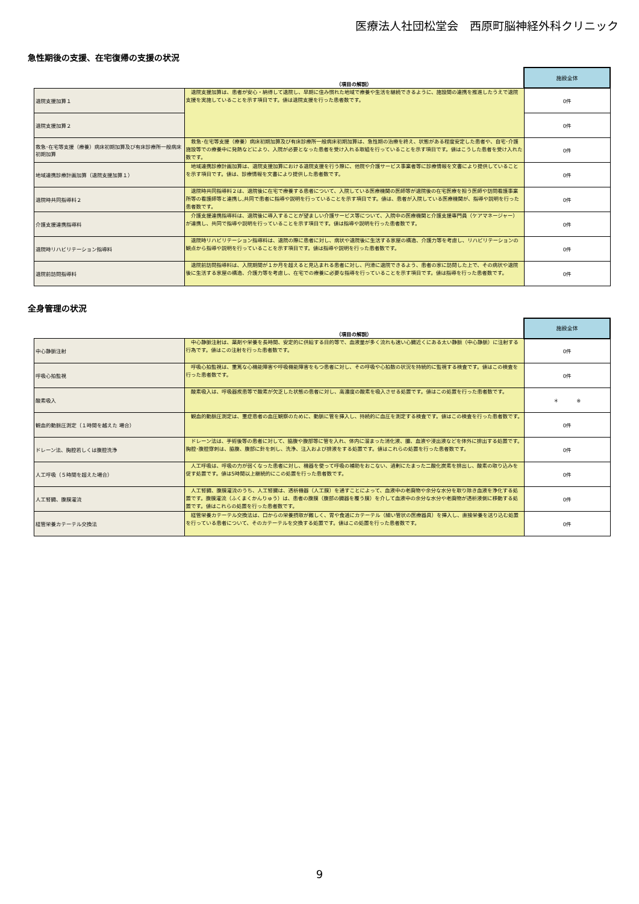医療法人社団松堂会　西原町脳神経外科クリニック
急性期後の支援、在宅復帰の支援の状況
| | （項目の解説） | 施設全体 |
| --- | --- | --- |
| 退院支援加算１ | 退院支援加算は、患者が安心・納得して退院し、早期に住み慣れた地域で療養や生活を継続できるように、施設間の連携を推進したうえで退院支援を実施していることを示す項目です。値は退院支援を行った患者数です。 | 0件 |
| 退院支援加算２ | | 0件 |
| 救急･在宅等支援（療養）病床初期加算及び有床診療所一般病床初期加算 | 救急･在宅等支援（療養）病床初期加算及び有床診療所一般病床初期加算は、急性期の治療を終え、状態がある程度安定した患者や、自宅･介護施設等での療養中に発熱などにより、入院が必要となった患者を受け入れる取組を行っていることを示す項目です。値はこうした患者を受け入れた数です。 | 0件 |
| 地域連携診療計画加算（退院支援加算１） | 地域連携診療計画加算は、退院支援加算における退院支援を行う際に、他院や介護サービス事業者等に診療情報を文書により提供していることを示す項目です。値は、診療情報を文書により提供した患者数です。 | 0件 |
| 退院時共同指導料２ | 退院時共同指導料２は、退院後に在宅で療養する患者について、入院している医療機関の医師等が退院後の在宅医療を担う医師や訪問看護事業所等の看護師等と連携し,共同で患者に指導や説明を行っていることを示す項目です。値は、患者が入院している医療機関が、指導や説明を行った患者数です。 | 0件 |
| 介護支援連携指導料 | 介護支援連携指導料は、退院後に導入することが望ましい介護サービス等について、入院中の医療機関と介護支援専門員（ケアマネージャー）が連携し、共同で指導や説明を行っていることを示す項目です。値は指導や説明を行った患者数です。 | 0件 |
| 退院時リハビリテーション指導料 | 退院時リハビリテーション指導料は、退院の際に患者に対し、病状や退院後に生活する家屋の構造、介護力等を考慮し、リハビリテーションの観点から指導や説明を行っていることを示す項目です。値は指導や説明を行った患者数です。 | 0件 |
| 退院前訪問指導料 | 退院前訪問指導料は、入院期間が１か月を超えると見込まれる患者に対し、円滑に退院できるよう、患者の家に訪問した上で、その病状や退院後に生活する家屋の構造、介護力等を考慮し、在宅での療養に必要な指導を行っていることを示す項目です。値は指導を行った患者数です。 | 0件 |
全身管理の状況
| | （項目の解説） | 施設全体 |
| --- | --- | --- |
| 中心静脈注射 | 中心静脈注射は、薬剤や栄養を長時間、安定的に供給する目的等で、血液量が多く流れも速い心臓近くにある太い静脈（中心静脈）に注射する行為です。値はこの注射を行った患者数です。 | 0件 |
| 呼吸心拍監視 | 呼吸心拍監視は、重篤な心機能障害や呼吸機能障害をもつ患者に対し、その呼吸や心拍数の状況を持続的に監視する検査です。値はこの検査を行った患者数です。 | 0件 |
| 酸素吸入 | 酸素吸入は、呼吸器疾患等で酸素が欠乏した状態の患者に対し、高濃度の酸素を吸入させる処置です。値はこの処置を行った患者数です。 | ＊ ※ |
| 観血的動脈圧測定（１時間を越えた 場合） | 観血的動脈圧測定は、重症患者の血圧観察のために、動脈に管を挿入し、持続的に血圧を測定する検査です。値はこの検査を行った患者数です。 | 0件 |
| ドレーン法、胸腔若しくは腹腔洗浄 | ドレーン法は、手術後等の患者に対して、脇腹や腹部等に管を入れ、体内に溜まった消化液、膿、血液や浸出液などを体外に排出する処置です。胸腔･腹腔穿刺は、脇腹、腹部に針を刺し、洗浄、注入および排液をする処置です。値はこれらの処置を行った患者数です。 | 0件 |
| 人工呼吸（５時間を超えた場合） | 人工呼吸は、呼吸の力が弱くなった患者に対し、機器を使って呼吸の補助をおこない、過剰にたまった二酸化炭素を排出し、酸素の取り込みを促す処置です。値は5時間以上継続的にこの処置を行った患者数です。 | 0件 |
| 人工腎臓、腹膜灌流 | 人工腎臓、腹膜灌流のうち、人工腎臓は、透析機器（人工膜）を通すことによって、血液中の老廃物や余分な水分を取り除き血液を浄化する処置です。腹膜灌流（ふくまくかんりゅう）は、患者の腹膜（腹部の臓器を覆う膜）を介して血液中の余分な水分や老廃物が透析液側に移動する処置です。値はこれらの処置を行った患者数です。 | 0件 |
| 経管栄養カテーテル交換法 | 経管栄養カテーテル交換法は、口からの栄養摂取が難しく、胃や食道にカテーテル（細い管状の医療器具）を挿入し、直接栄養を送り込む処置を行っている患者について、そのカテーテルを交換する処置です。値はこの処置を行った患者数です。 | 0件 |
9